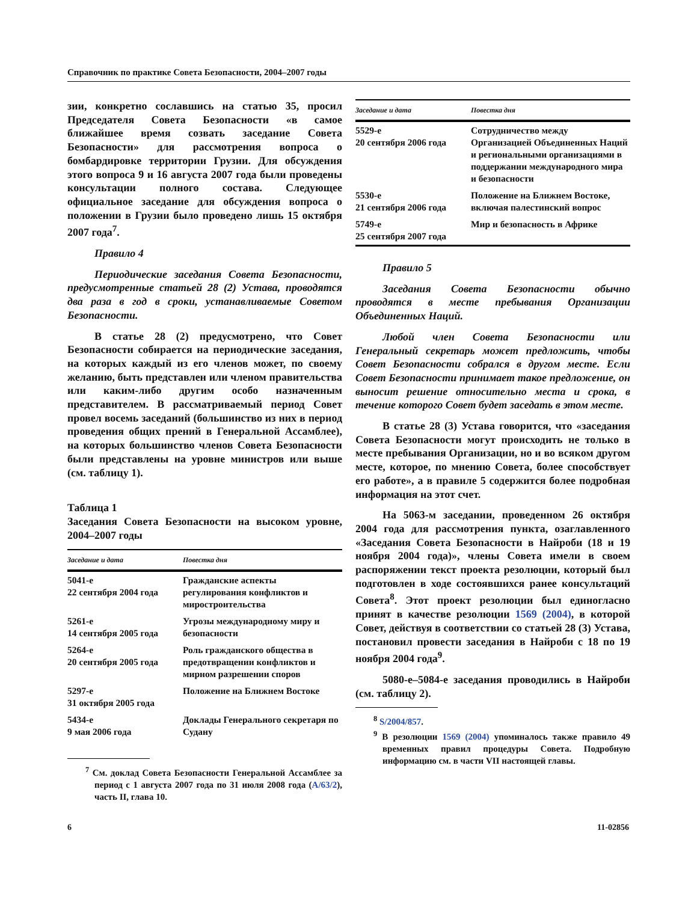Справочник по практике Совета Безопасности, 2004–2007 годы
зии, конкретно сославшись на статью 35, просил Председателя Совета Безопасности «в самое ближайшее время созвать заседание Совета Безопасности» для рассмотрения вопроса о бомбардировке территории Грузии. Для обсуждения этого вопроса 9 и 16 августа 2007 года были проведены консультации полного состава. Следующее официальное заседание для обсуждения вопроса о положении в Грузии было проведено лишь 15 октября 2007 года<sup>7</sup>.
Правило 4
Периодические заседания Совета Безопасности, предусмотренные статьей 28 (2) Устава, проводятся два раза в год в сроки, устанавливаемые Советом Безопасности.
В статье 28 (2) предусмотрено, что Совет Безопасности собирается на периодические заседания, на которых каждый из его членов может, по своему желанию, быть представлен или членом правительства или каким-либо другим особо назначенным представителем. В рассматриваемый период Совет провел восемь заседаний (большинство из них в период проведения общих прений в Генеральной Ассамблее), на которых большинство членов Совета Безопасности были представлены на уровне министров или выше (см. таблицу 1).
Таблица 1
Заседания Совета Безопасности на высоком уровне, 2004–2007 годы
| Заседание и дата | Повестка дня |
| --- | --- |
| 5041-е 22 сентября 2004 года | Гражданские аспекты регулирования конфликтов и миростроительства |
| 5261-е 14 сентября 2005 года | Угрозы международному миру и безопасности |
| 5264-е 20 сентября 2005 года | Роль гражданского общества в предотвращении конфликтов и мирном разрешении споров |
| 5297-е 31 октября 2005 года | Положение на Ближнем Востоке |
| 5434-е 9 мая 2006 года | Доклады Генерального секретаря по Судану |
<sup>7</sup> См. доклад Совета Безопасности Генеральной Ассамблее за период с 1 августа 2007 года по 31 июля 2008 года (A/63/2), часть II, глава 10.
| Заседание и дата | Повестка дня |
| --- | --- |
| 5529-е 20 сентября 2006 года | Сотрудничество между Организацией Объединенных Наций и региональными организациями в поддержании международного мира и безопасности |
| 5530-е 21 сентября 2006 года | Положение на Ближнем Востоке, включая палестинский вопрос |
| 5749-е 25 сентября 2007 года | Мир и безопасность в Африке |
Правило 5
Заседания Совета Безопасности обычно проводятся в месте пребывания Организации Объединенных Наций.
Любой член Совета Безопасности или Генеральный секретарь может предложить, чтобы Совет Безопасности собрался в другом месте. Если Совет Безопасности принимает такое предложение, он выносит решение относительно места и срока, в течение которого Совет будет заседать в этом месте.
В статье 28 (3) Устава говорится, что «заседания Совета Безопасности могут происходить не только в месте пребывания Организации, но и во всяком другом месте, которое, по мнению Совета, более способствует его работе», а в правиле 5 содержится более подробная информация на этот счет.
На 5063-м заседании, проведенном 26 октября 2004 года для рассмотрения пункта, озаглавленного «Заседания Совета Безопасности в Найроби (18 и 19 ноября 2004 года)», члены Совета имели в своем распоряжении текст проекта резолюции, который был подготовлен в ходе состоявшихся ранее консультаций Совета<sup>8</sup>. Этот проект резолюции был единогласно принят в качестве резолюции 1569 (2004), в которой Совет, действуя в соответствии со статьей 28 (3) Устава, постановил провести заседания в Найроби с 18 по 19 ноября 2004 года<sup>9</sup>.
5080-е–5084-е заседания проводились в Найроби (см. таблицу 2).
<sup>8</sup> S/2004/857.
<sup>9</sup> В резолюции 1569 (2004) упоминалось также правило 49 временных правил процедуры Совета. Подробную информацию см. в части VII настоящей главы.
6 11-02856